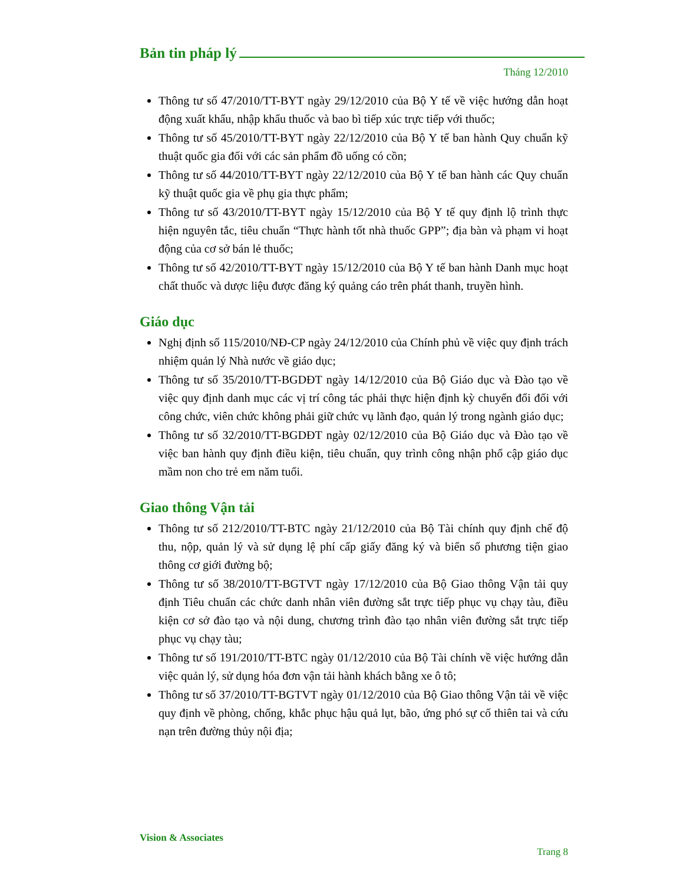Bản tin pháp lý
Tháng 12/2010
Thông tư số 47/2010/TT-BYT ngày 29/12/2010 của Bộ Y tế về việc hướng dẫn hoạt động xuất khẩu, nhập khẩu thuốc và bao bì tiếp xúc trực tiếp với thuốc;
Thông tư số 45/2010/TT-BYT ngày 22/12/2010 của Bộ Y tế ban hành Quy chuẩn kỹ thuật quốc gia đối với các sản phẩm đồ uống có cồn;
Thông tư số 44/2010/TT-BYT ngày 22/12/2010 của Bộ Y tế ban hành các Quy chuẩn kỹ thuật quốc gia về phụ gia thực phẩm;
Thông tư số 43/2010/TT-BYT ngày 15/12/2010 của Bộ Y tế quy định lộ trình thực hiện nguyên tắc, tiêu chuẩn “Thực hành tốt nhà thuốc GPP”; địa bàn và phạm vi hoạt động của cơ sở bán lẻ thuốc;
Thông tư số 42/2010/TT-BYT ngày 15/12/2010 của Bộ Y tế ban hành Danh mục hoạt chất thuốc và dược liệu được đăng ký quảng cáo trên phát thanh, truyền hình.
Giáo dục
Nghị định số 115/2010/NĐ-CP ngày 24/12/2010 của Chính phủ về việc quy định trách nhiệm quản lý Nhà nước về giáo dục;
Thông tư số 35/2010/TT-BGDĐT ngày 14/12/2010 của Bộ Giáo dục và Đào tạo về việc quy định danh mục các vị trí công tác phải thực hiện định kỳ chuyển đổi đối với công chức, viên chức không phải giữ chức vụ lãnh đạo, quản lý trong ngành giáo dục;
Thông tư số 32/2010/TT-BGDĐT ngày 02/12/2010 của Bộ Giáo dục và Đào tạo về việc ban hành quy định điều kiện, tiêu chuẩn, quy trình công nhận phổ cập giáo dục mầm non cho trẻ em năm tuổi.
Giao thông Vận tải
Thông tư số 212/2010/TT-BTC ngày 21/12/2010 của Bộ Tài chính quy định chế độ thu, nộp, quản lý và sử dụng lệ phí cấp giấy đăng ký và biển số phương tiện giao thông cơ giới đường bộ;
Thông tư số 38/2010/TT-BGTVT ngày 17/12/2010 của Bộ Giao thông Vận tải quy định Tiêu chuẩn các chức danh nhân viên đường sắt trực tiếp phục vụ chạy tàu, điều kiện cơ sở đào tạo và nội dung, chương trình đào tạo nhân viên đường sắt trực tiếp phục vụ chạy tàu;
Thông tư số 191/2010/TT-BTC ngày 01/12/2010 của Bộ Tài chính về việc hướng dẫn việc quản lý, sử dụng hóa đơn vận tải hành khách bằng xe ô tô;
Thông tư số 37/2010/TT-BGTVT ngày 01/12/2010 của Bộ Giao thông Vận tải về việc quy định về phòng, chống, khắc phục hậu quả lụt, bão, ứng phó sự cố thiên tai và cứu nạn trên đường thủy nội địa;
Vision & Associates
Trang 8